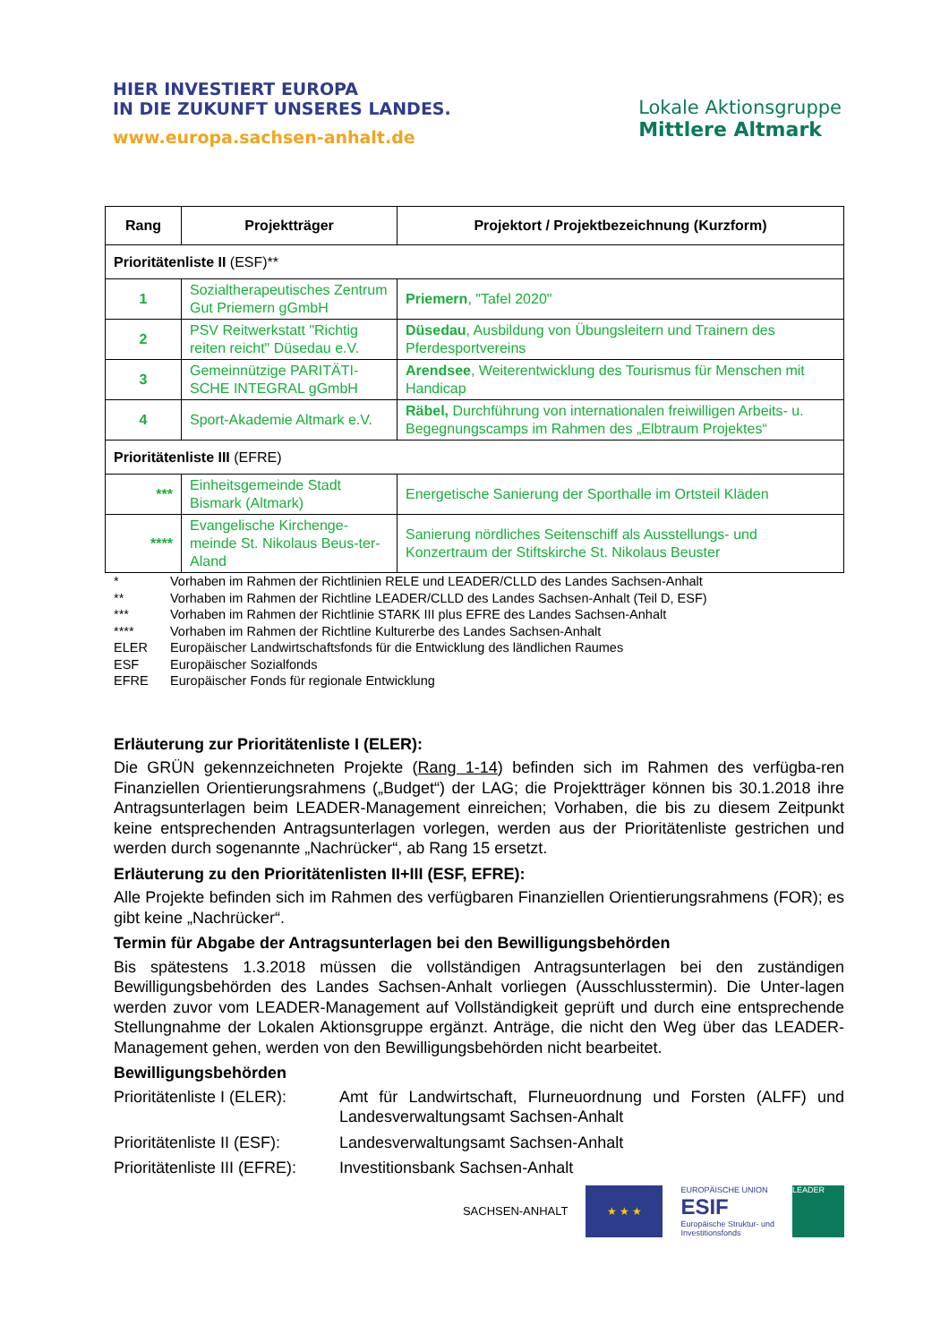HIER INVESTIERT EUROPA
IN DIE ZUKUNFT UNSERES LANDES.
www.europa.sachsen-anhalt.de
Lokale Aktionsgruppe
Mittlere Altmark
| Rang | Projektträger | Projektort / Projektbezeichnung (Kurzform) |
| --- | --- | --- |
| Prioritätenliste II (ESF)** | | |
| 1 | Sozialtherapeutisches Zentrum Gut Priemern gGmbH | Priemern , "Tafel 2020" |
| 2 | PSV Reitwerkstatt "Richtig reiten reicht" Düsedau e.V. | Düsedau , Ausbildung von Übungsleitern und Trainern des Pferdesportvereins |
| 3 | Gemeinnützige PARITÄTI-SCHE INTEGRAL gGmbH | Arendsee , Weiterentwicklung des Tourismus für Menschen mit Handicap |
| 4 | Sport-Akademie Altmark e.V. | Räbel, Durchführung von internationalen freiwilligen Arbeits- u. Begegnungscamps im Rahmen des „Elbtraum Projektes“ |
| Prioritätenliste III (EFRE) | | |
| *** | Einheitsgemeinde Stadt Bismark (Altmark) | Energetische Sanierung der Sporthalle im Ortsteil Kläden |
| **** | Evangelische Kirchenge-meinde St. Nikolaus Beus-ter-Aland | Sanierung nördliches Seitenschiff als Ausstellungs- und Konzertraum der Stiftskirche St. Nikolaus Beuster |
* Vorhaben im Rahmen der Richtlinien RELE und LEADER/CLLD des Landes Sachsen-Anhalt
** Vorhaben im Rahmen der Richtline LEADER/CLLD des Landes Sachsen-Anhalt (Teil D, ESF)
*** Vorhaben im Rahmen der Richtlinie STARK III plus EFRE des Landes Sachsen-Anhalt
**** Vorhaben im Rahmen der Richtline Kulturerbe des Landes Sachsen-Anhalt
ELER Europäischer Landwirtschaftsfonds für die Entwicklung des ländlichen Raumes
ESF Europäischer Sozialfonds
EFRE Europäischer Fonds für regionale Entwicklung
Erläuterung zur Prioritätenliste I (ELER):
Die GRÜN gekennzeichneten Projekte (Rang 1-14) befinden sich im Rahmen des verfügba-ren Finanziellen Orientierungsrahmens („Budget“) der LAG; die Projektträger können bis 30.1.2018 ihre Antragsunterlagen beim LEADER-Management einreichen; Vorhaben, die bis zu diesem Zeitpunkt keine entsprechenden Antragsunterlagen vorlegen, werden aus der Prioritätenliste gestrichen und werden durch sogenannte „Nachrücker“, ab Rang 15 ersetzt.
Erläuterung zu den Prioritätenlisten II+III (ESF, EFRE):
Alle Projekte befinden sich im Rahmen des verfügbaren Finanziellen Orientierungsrahmens (FOR); es gibt keine „Nachrücker“.
Termin für Abgabe der Antragsunterlagen bei den Bewilligungsbehörden
Bis spätestens 1.3.2018 müssen die vollständigen Antragsunterlagen bei den zuständigen Bewilligungsbehörden des Landes Sachsen-Anhalt vorliegen (Ausschlusstermin). Die Unter-lagen werden zuvor vom LEADER-Management auf Vollständigkeit geprüft und durch eine entsprechende Stellungnahme der Lokalen Aktionsgruppe ergänzt. Anträge, die nicht den Weg über das LEADER-Management gehen, werden von den Bewilligungsbehörden nicht bearbeitet.
Bewilligungsbehörden
Prioritätenliste I (ELER): Amt für Landwirtschaft, Flurneuordnung und Forsten (ALFF) und Landesverwaltungsamt Sachsen-Anhalt
Prioritätenliste II (ESF): Landesverwaltungsamt Sachsen-Anhalt
Prioritätenliste III (EFRE): Investitionsbank Sachsen-Anhalt
SACHSEN-ANHALT
★ ★ ★
EUROPÄISCHE UNION
ESIF
Europäische Struktur- und
Investitionsfonds
LEADER